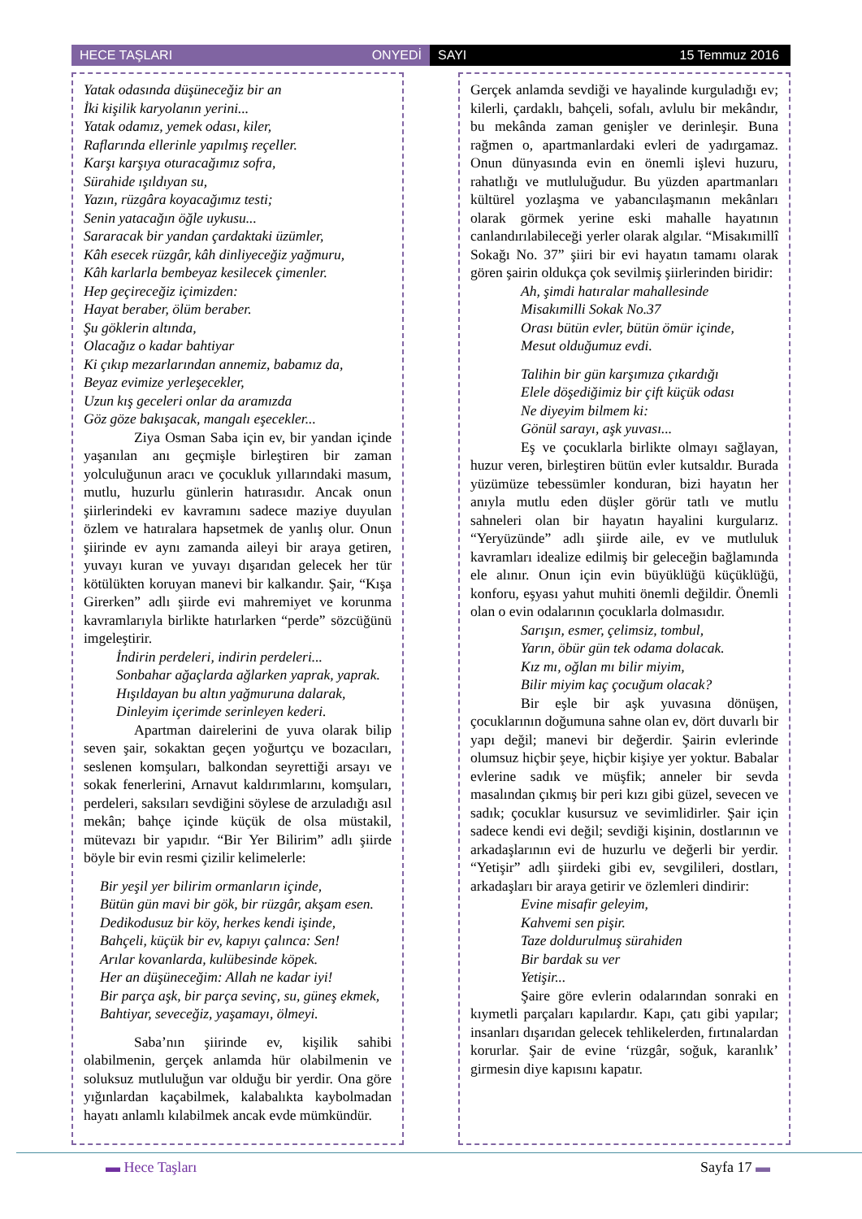HECE TAŞLARI ONYEDİ SAYI 15 Temmuz 2016
Yatak odasında düşüneceğiz bir an
İki kişilik karyolanın yerini...
Yatak odamız, yemek odası, kiler,
Raflarında ellerinle yapılmış reçeller.
Karşı karşıya oturacağımız sofra,
Sürahide ışıldıyan su,
Yazın, rüzgâra koyacağımız testi;
Senin yatacağın öğle uykusu...
Sararacak bir yandan çardaktaki üzümler,
Kâh esecek rüzgâr, kâh dinliyeceğiz yağmuru,
Kâh karlarla bembeyaz kesilecek çimenler.
Hep geçireceğiz içimizden:
Hayat beraber, ölüm beraber.
Şu göklerin altında,
Olacağız o kadar bahtiyar
Ki çıkıp mezarlarından annemiz, babamız da,
Beyaz evimize yerleşecekler,
Uzun kış geceleri onlar da aramızda
Göz göze bakışacak, mangalı eşecekler...
Ziya Osman Saba için ev, bir yandan içinde yaşanılan anı geçmişle birleştiren bir zaman yolculuğunun aracı ve çocukluk yıllarındaki masum, mutlu, huzurlu günlerin hatırasıdır. Ancak onun şiirlerindeki ev kavramını sadece maziye duyulan özlem ve hatıralara hapsetmek de yanlış olur. Onun şiirinde ev aynı zamanda aileyi bir araya getiren, yuvayı kuran ve yuvayı dışarıdan gelecek her tür kötülükten koruyan manevi bir kalkandır. Şair, “Kışa Girerken” adlı şiirde evi mahremiyet ve korunma kavramlarıyla birlikte hatırlarken “perde” sözcüğünü imgeleştirir.
İndirin perdeleri, indirin perdeleri...
Sonbahar ağaçlarda ağlarken yaprak, yaprak.
Hışıldayan bu altın yağmuruna dalarak,
Dinleyim içerimde serinleyen kederi.
Apartman dairelerini de yuva olarak bilip seven şair, sokaktan geçen yoğurtçu ve bozacıları, seslenen komşuları, balkondan seyrettiği arsayı ve sokak fenerlerini, Arnavut kaldırımlarını, komşuları, perdeleri, saksıları sevdiğini söylese de arzuladığı asıl mekân; bahçe içinde küçük de olsa müstakil, mütevazı bir yapıdır. “Bir Yer Bilirim” adlı şiirde böyle bir evin resmi çizilir kelimelerle:
Bir yeşil yer bilirim ormanların içinde,
Bütün gün mavi bir gök, bir rüzgâr, akşam esen.
Dedikodusuz bir köy, herkes kendi işinde,
Bahçeli, küçük bir ev, kapıyı çalınca: Sen!
Arılar kovanlarda, kulübesinde köpek.
Her an düşüneceğim: Allah ne kadar iyi!
Bir parça aşk, bir parça sevinç, su, güneş ekmek,
Bahtiyar, seveceğiz, yaşamayı, ölmeyi.
Saba’nın şiirinde ev, kişilik sahibi olabilmenin, gerçek anlamda hür olabilmenin ve soluksuz mutluluğun var olduğu bir yerdir. Ona göre yığınlardan kaçabilmek, kalabalıkta kaybolmadan hayatı anlamlı kılabilmek ancak evde mümkündür.
Gerçek anlamda sevdiği ve hayalinde kurguladığı ev; kilerli, çardaklı, bahçeli, sofalı, avlulu bir mekândır, bu mekânda zaman genişler ve derinleşir. Buna rağmen o, apartmanlardaki evleri de yadırgamaz. Onun dünyasında evin en önemli işlevi huzuru, rahatlığı ve mutluluğudur. Bu yüzden apartmanları kültürel yozlaşma ve yabancılaşmanın mekânları olarak görmek yerine eski mahalle hayatının canlandırılabileceği yerler olarak algılar. “Misakımillî Sokağı No. 37” şiiri bir evi hayatın tamamı olarak gören şairin oldukça çok sevilmiş şiirlerinden biridir:
Ah, şimdi hatıralar mahallesinde
Misakımilli Sokak No.37
Orası bütün evler, bütün ömür içinde,
Mesut olduğumuz evdi.
Talihin bir gün karşımıza çıkardığı
Elele döşediğimiz bir çift küçük odası
Ne diyeyim bilmem ki:
Gönül sarayı, aşk yuvası...
Eş ve çocuklarla birlikte olmayı sağlayan, huzur veren, birleştiren bütün evler kutsaldır. Burada yüzümüze tebessümler konduran, bizi hayatın her anıyla mutlu eden düşler görür tatlı ve mutlu sahneleri olan bir hayatın hayalini kurgularız. “Yeryüzünde” adlı şiirde aile, ev ve mutluluk kavramları idealize edilmiş bir geleceğin bağlamında ele alınır. Onun için evin büyüklüğü küçüklüğü, konforu, eşyası yahut muhiti önemli değildir. Önemli olan o evin odalarının çocuklarla dolmasıdır.
Sarışın, esmer, çelimsiz, tombul,
Yarın, öbür gün tek odama dolacak.
Kız mı, oğlan mı bilir miyim,
Bilir miyim kaç çocuğum olacak?
Bir eşle bir aşk yuvasına dönüşen, çocuklarının doğumuna sahne olan ev, dört duvarlı bir yapı değil; manevi bir değerdir. Şairin evlerinde olumsuz hiçbir şeye, hiçbir kişiye yer yoktur. Babalar evlerine sadık ve müşfik; anneler bir sevda masalından çıkmış bir peri kızı gibi güzel, sevecen ve sadık; çocuklar kusursuz ve sevimlidirler. Şair için sadece kendi evi değil; sevdiği kişinin, dostlarının ve arkadaşlarının evi de huzurlu ve değerli bir yerdir. “Yetişir” adlı şiirdeki gibi ev, sevgilileri, dostları, arkadaşları bir araya getirir ve özlemleri dindirir:
Evine misafir geleyim,
Kahvemi sen pişir.
Taze doldurulmuş sürahiden
Bir bardak su ver
Yetişir...
Şaire göre evlerin odalarından sonraki en kıymetli parçaları kapılardır. Kapı, çatı gibi yapılar; insanları dışarıdan gelecek tehlikelerden, fırtınalardan korurlar. Şair de evine ‘rüzgâr, soğuk, karanlık’ girmesin diye kapısını kapatır.
▬ Hece Taşları Sayfa 17 ▬